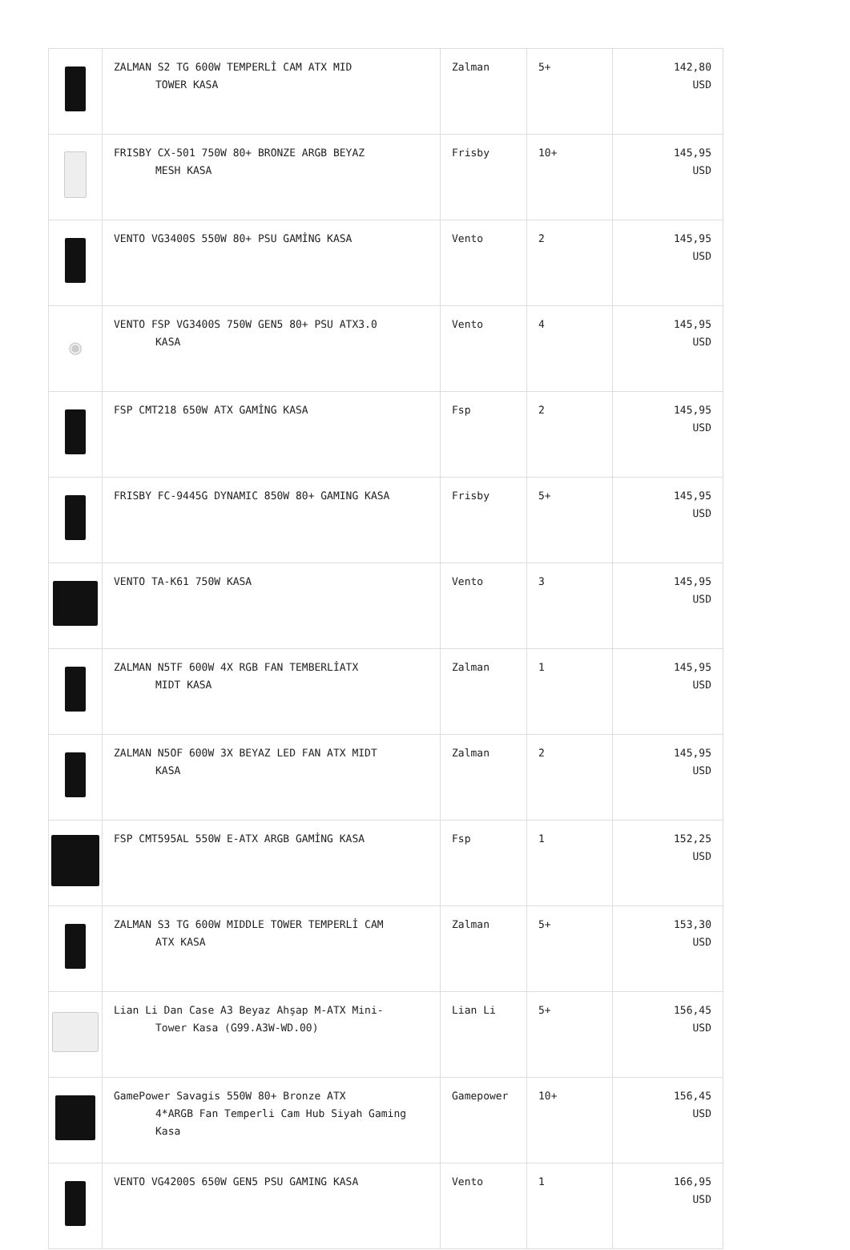| | ZALMAN S2 TG 600W TEMPERLİ CAM ATX MID TOWER KASA | Zalman | 5+ | 142,80 USD |
| | FRISBY CX-501 750W 80+ BRONZE ARGB BEYAZ MESH KASA | Frisby | 10+ | 145,95 USD |
| | VENTO VG3400S 550W 80+ PSU GAMİNG KASA | Vento | 2 | 145,95 USD |
| ◉ | VENTO FSP VG3400S 750W GEN5 80+ PSU ATX3.0 KASA | Vento | 4 | 145,95 USD |
| | FSP CMT218 650W ATX GAMİNG KASA | Fsp | 2 | 145,95 USD |
| | FRISBY FC-9445G DYNAMIC 850W 80+ GAMING KASA | Frisby | 5+ | 145,95 USD |
| | VENTO TA-K61 750W KASA | Vento | 3 | 145,95 USD |
| | ZALMAN N5TF 600W 4X RGB FAN TEMBERLİATX MIDT KASA | Zalman | 1 | 145,95 USD |
| | ZALMAN N5OF 600W 3X BEYAZ LED FAN ATX MIDT KASA | Zalman | 2 | 145,95 USD |
| | FSP CMT595AL 550W E-ATX ARGB GAMİNG KASA | Fsp | 1 | 152,25 USD |
| | ZALMAN S3 TG 600W MIDDLE TOWER TEMPERLİ CAM ATX KASA | Zalman | 5+ | 153,30 USD |
| | Lian Li Dan Case A3 Beyaz Ahşap M-ATX Mini- Tower Kasa (G99.A3W-WD.00) | Lian Li | 5+ | 156,45 USD |
| | GamePower Savagis 550W 80+ Bronze ATX 4*ARGB Fan Temperli Cam Hub Siyah Gaming Kasa | Gamepower | 10+ | 156,45 USD |
| | VENTO VG4200S 650W GEN5 PSU GAMING KASA | Vento | 1 | 166,95 USD |